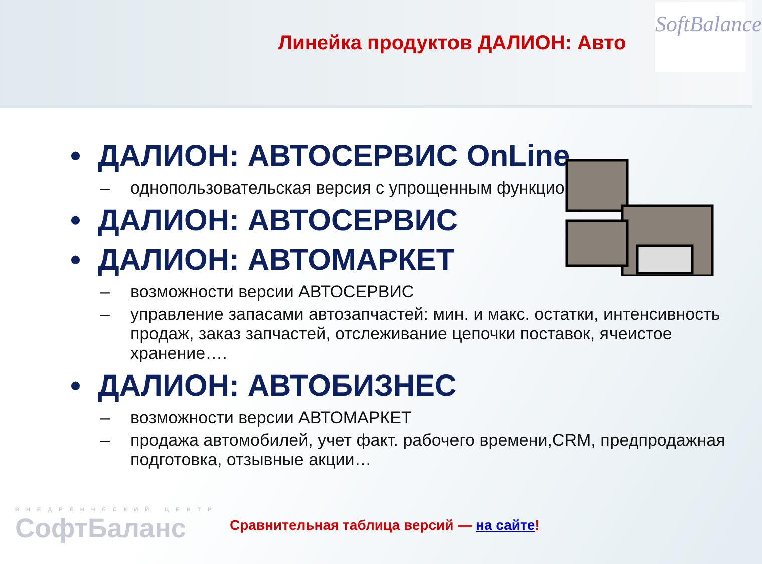Линейка продуктов ДАЛИОН: Авто
SoftBalance
• ДАЛИОН: АВТОСЕРВИС OnLine
– однопользовательская версия с упрощенным функционал
• ДАЛИОН: АВТОСЕРВИС
• ДАЛИОН: АВТОМАРКЕТ
– возможности версии АВТОСЕРВИС
– управление запасами автозапчастей: мин. и макс. остатки, интенсивность продаж, заказ запчастей, отслеживание цепочки поставок, ячеистое хранение….
• ДАЛИОН: АВТОБИЗНЕС
– возможности версии АВТОМАРКЕТ
– продажа автомобилей, учет факт. рабочего времени,CRM, предпродажная подготовка, отзывные акции…
ВНЕДРЕНЧЕСКИЙ ЦЕНТР
СофтБаланс
Сравнительная таблица версий — на сайте!